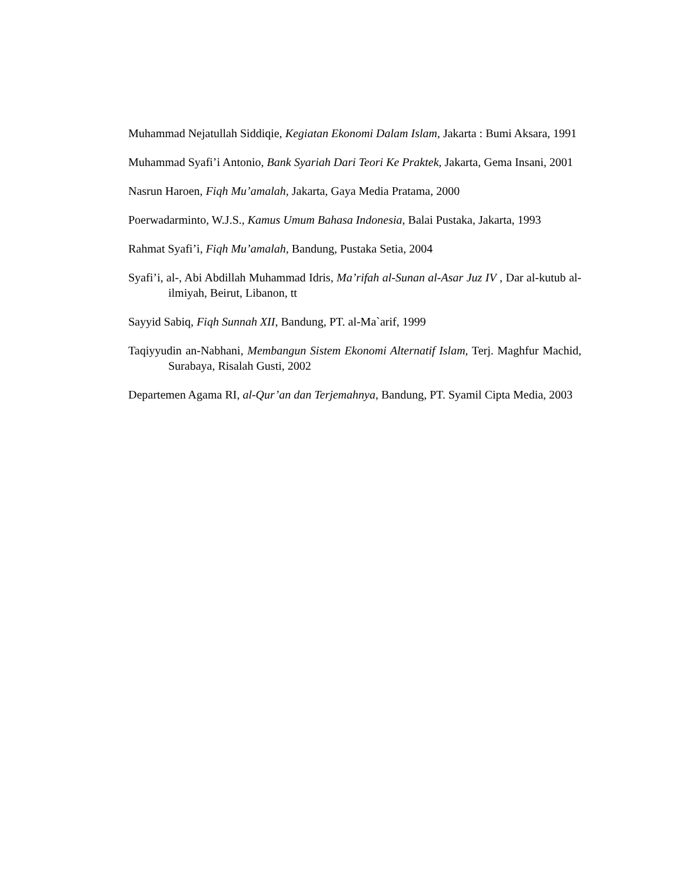Muhammad Nejatullah Siddiqie, Kegiatan Ekonomi Dalam Islam, Jakarta : Bumi Aksara, 1991
Muhammad Syafi’i Antonio, Bank Syariah Dari Teori Ke Praktek, Jakarta, Gema Insani, 2001
Nasrun Haroen, Fiqh Mu’amalah, Jakarta, Gaya Media Pratama, 2000
Poerwadarminto, W.J.S., Kamus Umum Bahasa Indonesia, Balai Pustaka, Jakarta, 1993
Rahmat Syafi’i, Fiqh Mu’amalah, Bandung, Pustaka Setia, 2004
Syafi’i, al-, Abi Abdillah Muhammad Idris, Ma’rifah al-Sunan al-Asar Juz IV , Dar al-kutub al-ilmiyah, Beirut, Libanon, tt
Sayyid Sabiq, Fiqh Sunnah XII, Bandung, PT. al-Ma`arif, 1999
Taqiyyudin an-Nabhani, Membangun Sistem Ekonomi Alternatif Islam, Terj. Maghfur Machid, Surabaya, Risalah Gusti, 2002
Departemen Agama RI, al-Qur’an dan Terjemahnya, Bandung, PT. Syamil Cipta Media, 2003